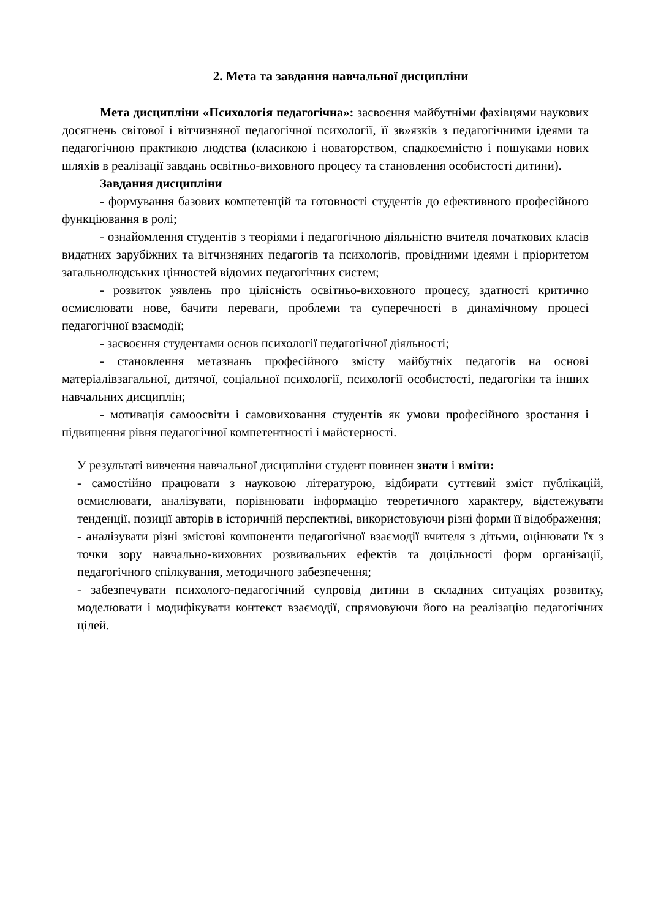2. Мета та завдання навчальної дисципліни
Мета дисципліни «Психологія педагогічна»: засвоєння майбутніми фахівцями наукових досягнень світової і вітчизняної педагогічної психології, її зв»язків з педагогічними ідеями та педагогічною практикою людства (класикою і новаторством, спадкоємністю і пошуками нових шляхів в реалізації завдань освітньо-виховного процесу та становлення особистості дитини).
Завдання дисципліни
- формування базових компетенцій та готовності студентів до ефективного професійного функціювання в ролі;
- ознайомлення студентів з теоріями і педагогічною діяльністю вчителя початкових класів видатних зарубіжних та вітчизняних педагогів та психологів, провідними ідеями і пріоритетом загальнолюдських цінностей відомих педагогічних систем;
- розвиток уявлень про цілісність освітньо-виховного процесу, здатності критично осмислювати нове, бачити переваги, проблеми та суперечності в динамічному процесі педагогічної взаємодії;
- засвоєння студентами основ психології педагогічної діяльності;
- становлення метазнань професійного змісту майбутніх педагогів на основі матеріалівзагальної, дитячої, соціальної психології, психології особистості, педагогіки та інших навчальних дисциплін;
- мотивація самоосвіти і самовиховання студентів як умови професійного зростання і підвищення рівня педагогічної компетентності і майстерності.
У результаті вивчення навчальної дисципліни студент повинен знати і вміти:
- самостійно працювати з науковою літературою, відбирати суттєвий зміст публікацій, осмислювати, аналізувати, порівнювати інформацію теоретичного характеру, відстежувати тенденції, позиції авторів в історичній перспективі, використовуючи різні форми її відображення;
- аналізувати різні змістові компоненти педагогічної взаємодії вчителя з дітьми, оцінювати їх з точки зору навчально-виховних розвивальних ефектів та доцільності форм організації, педагогічного спілкування, методичного забезпечення;
- забезпечувати психолого-педагогічний супровід дитини в складних ситуаціях розвитку, моделювати і модифікувати контекст взаємодії, спрямовуючи його на реалізацію педагогічних цілей.